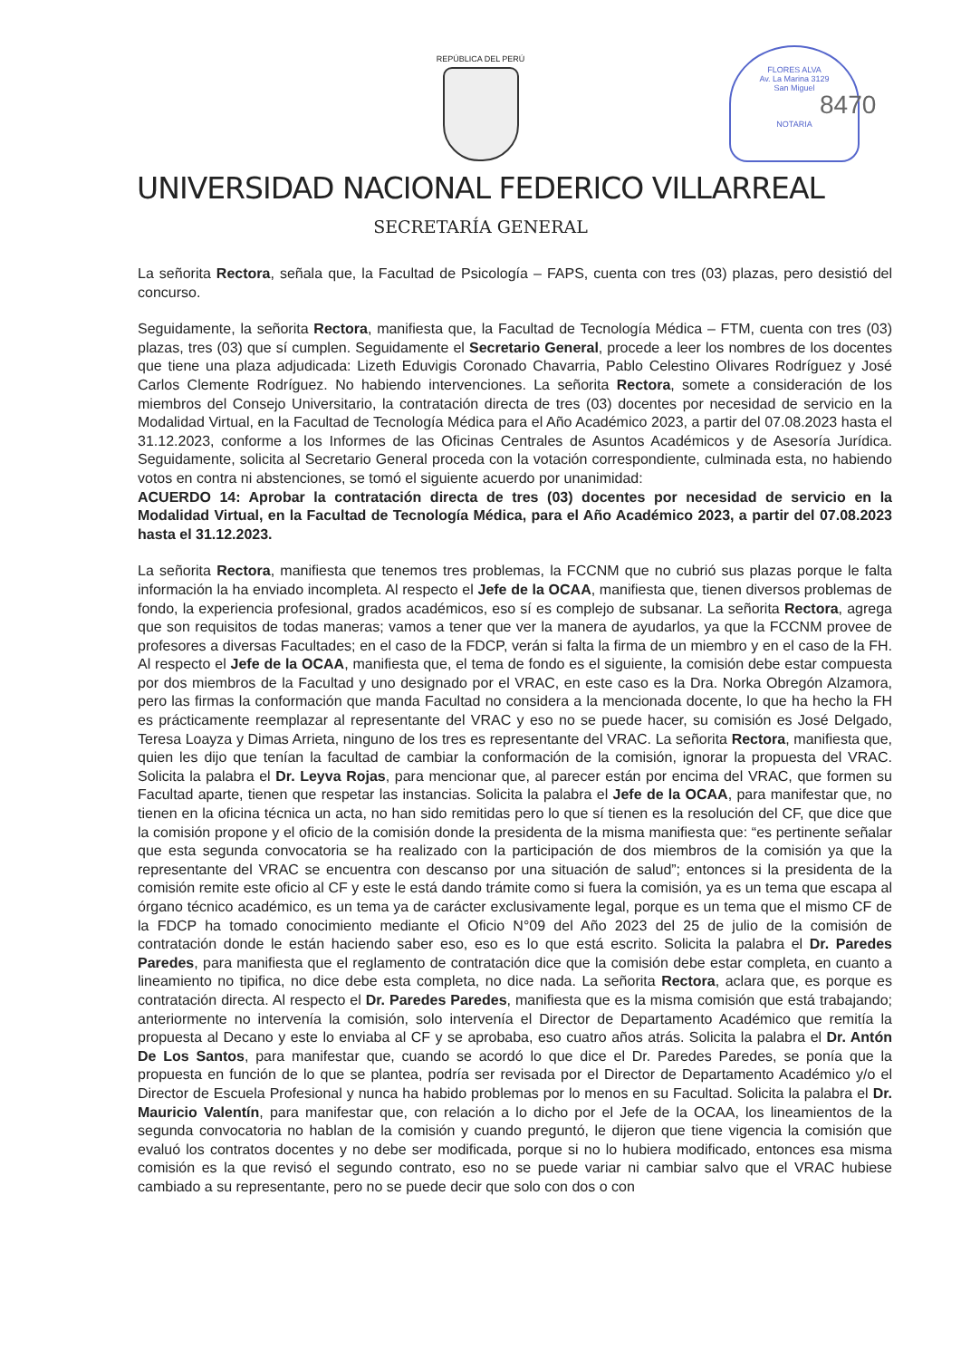FLORES ALVA
Av. La Marina 3129
San Miguel
NOTARIA
8470
REPÚBLICA DEL PERÚ
UNIVERSIDAD NACIONAL FEDERICO VILLARREAL
SECRETARÍA GENERAL
La señorita Rectora, señala que, la Facultad de Psicología – FAPS, cuenta con tres (03) plazas, pero desistió del concurso.
Seguidamente, la señorita Rectora, manifiesta que, la Facultad de Tecnología Médica – FTM, cuenta con tres (03) plazas, tres (03) que sí cumplen. Seguidamente el Secretario General, procede a leer los nombres de los docentes que tiene una plaza adjudicada: Lizeth Eduvigis Coronado Chavarria, Pablo Celestino Olivares Rodríguez y José Carlos Clemente Rodríguez. No habiendo intervenciones. La señorita Rectora, somete a consideración de los miembros del Consejo Universitario, la contratación directa de tres (03) docentes por necesidad de servicio en la Modalidad Virtual, en la Facultad de Tecnología Médica para el Año Académico 2023, a partir del 07.08.2023 hasta el 31.12.2023, conforme a los Informes de las Oficinas Centrales de Asuntos Académicos y de Asesoría Jurídica. Seguidamente, solicita al Secretario General proceda con la votación correspondiente, culminada esta, no habiendo votos en contra ni abstenciones, se tomó el siguiente acuerdo por unanimidad:
ACUERDO 14: Aprobar la contratación directa de tres (03) docentes por necesidad de servicio en la Modalidad Virtual, en la Facultad de Tecnología Médica, para el Año Académico 2023, a partir del 07.08.2023 hasta el 31.12.2023.
La señorita Rectora, manifiesta que tenemos tres problemas, la FCCNM que no cubrió sus plazas porque le falta información la ha enviado incompleta. Al respecto el Jefe de la OCAA, manifiesta que, tienen diversos problemas de fondo, la experiencia profesional, grados académicos, eso sí es complejo de subsanar. La señorita Rectora, agrega que son requisitos de todas maneras; vamos a tener que ver la manera de ayudarlos, ya que la FCCNM provee de profesores a diversas Facultades; en el caso de la FDCP, verán si falta la firma de un miembro y en el caso de la FH. Al respecto el Jefe de la OCAA, manifiesta que, el tema de fondo es el siguiente, la comisión debe estar compuesta por dos miembros de la Facultad y uno designado por el VRAC, en este caso es la Dra. Norka Obregón Alzamora, pero las firmas la conformación que manda Facultad no considera a la mencionada docente, lo que ha hecho la FH es prácticamente reemplazar al representante del VRAC y eso no se puede hacer, su comisión es José Delgado, Teresa Loayza y Dimas Arrieta, ninguno de los tres es representante del VRAC. La señorita Rectora, manifiesta que, quien les dijo que tenían la facultad de cambiar la conformación de la comisión, ignorar la propuesta del VRAC. Solicita la palabra el Dr. Leyva Rojas, para mencionar que, al parecer están por encima del VRAC, que formen su Facultad aparte, tienen que respetar las instancias. Solicita la palabra el Jefe de la OCAA, para manifestar que, no tienen en la oficina técnica un acta, no han sido remitidas pero lo que sí tienen es la resolución del CF, que dice que la comisión propone y el oficio de la comisión donde la presidenta de la misma manifiesta que: “es pertinente señalar que esta segunda convocatoria se ha realizado con la participación de dos miembros de la comisión ya que la representante del VRAC se encuentra con descanso por una situación de salud”; entonces si la presidenta de la comisión remite este oficio al CF y este le está dando trámite como si fuera la comisión, ya es un tema que escapa al órgano técnico académico, es un tema ya de carácter exclusivamente legal, porque es un tema que el mismo CF de la FDCP ha tomado conocimiento mediante el Oficio N°09 del Año 2023 del 25 de julio de la comisión de contratación donde le están haciendo saber eso, eso es lo que está escrito. Solicita la palabra el Dr. Paredes Paredes, para manifiesta que el reglamento de contratación dice que la comisión debe estar completa, en cuanto a lineamiento no tipifica, no dice debe esta completa, no dice nada. La señorita Rectora, aclara que, es porque es contratación directa. Al respecto el Dr. Paredes Paredes, manifiesta que es la misma comisión que está trabajando; anteriormente no intervenía la comisión, solo intervenía el Director de Departamento Académico que remitía la propuesta al Decano y este lo enviaba al CF y se aprobaba, eso cuatro años atrás. Solicita la palabra el Dr. Antón De Los Santos, para manifestar que, cuando se acordó lo que dice el Dr. Paredes Paredes, se ponía que la propuesta en función de lo que se plantea, podría ser revisada por el Director de Departamento Académico y/o el Director de Escuela Profesional y nunca ha habido problemas por lo menos en su Facultad. Solicita la palabra el Dr. Mauricio Valentín, para manifestar que, con relación a lo dicho por el Jefe de la OCAA, los lineamientos de la segunda convocatoria no hablan de la comisión y cuando preguntó, le dijeron que tiene vigencia la comisión que evaluó los contratos docentes y no debe ser modificada, porque si no lo hubiera modificado, entonces esa misma comisión es la que revisó el segundo contrato, eso no se puede variar ni cambiar salvo que el VRAC hubiese cambiado a su representante, pero no se puede decir que solo con dos o con